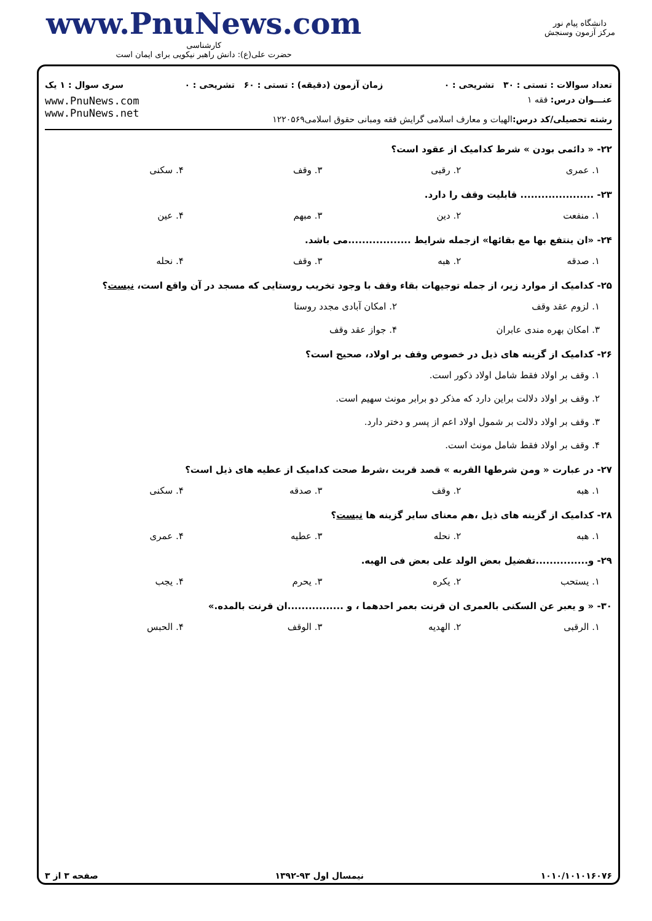www.PnuNews.com
کارشناسی
حضرت علی(ع): دانش راهبر نیکویی برای ایمان است
دانشگاه پیام نور
مرکز آزمون وسنجش
تعداد سوالات : تستی : ۳۰ تشریحی : ۰ زمان آزمون (دقیقه) : تستی : ۶۰ تشریحی : ۰ سری سوال : ۱ یک
عنـــوان درس: فقه ۱
رشته تحصیلی/کد درس: الهیات و معارف اسلامی گرایش فقه ومبانی حقوق اسلامی۱۲۲۰۵۶۹
www.PnuNews.com
www.PnuNews.net
۲۲- « دائمی بودن » شرط کدامیک از عقود است؟
۱. عمری ۲. رقبی ۳. وقف ۴. سکنی
۲۳- ..................... قابلیت وقف را دارد.
۱. منفعت ۲. دین ۳. مبهم ۴. عین
۲۴- «ان ینتفع بها مع بقائها» ازجمله شرایط ..................می باشد.
۱. صدقه ۲. هبه ۳. وقف ۴. نحله
۲۵- کدامیک از موارد زیر، از جمله توجیهات بقاء وقف با وجود تخریب روستایی که مسجد در آن واقع است، نیست؟
۱. لزوم عقد وقف ۲. امکان آبادی مجدد روستا ۳. امکان بهره مندی عابران ۴. جواز عقد وقف
۲۶- کدامیک از گزینه های ذیل در خصوص وقف بر اولاد، صحیح است؟
۱. وقف بر اولاد فقط شامل اولاد ذکور است.
۲. وقف بر اولاد دلالت براین دارد که مذکر دو برابر مونث سهیم است.
۳. وقف بر اولاد دلالت بر شمول اولاد اعم از پسر و دختر دارد.
۴. وقف بر اولاد فقط شامل مونث است.
۲۷- در عبارت « ومن شرطها القربه » قصد قربت ،شرط صحت کدامیک از عطیه های ذیل است؟
۱. هبه ۲. وقف ۳. صدقه ۴. سکنی
۲۸- کدامیک از گزینه های ذیل ،هم معنای سایر گزینه ها نیست؟
۱. هبه ۲. نحله ۳. عطیه ۴. عمری
۲۹- و...............تفضیل بعض الولد علی بعض فی الهبه.
۱. یستحب ۲. یکره ۳. یحرم ۴. یجب
۳۰- « و یعبر عن السکنی بالعمری ان قرنت بعمر احدهما ، و ................ان قرنت بالمده.»
۱. الرقبی ۲. الهدیه ۳. الوقف ۴. الحبس
۱۰۱۰/۱۰۱۰۱۶۰۷۶ نیمسال اول ۹۳-۱۳۹۲ صفحه ۳ از ۳